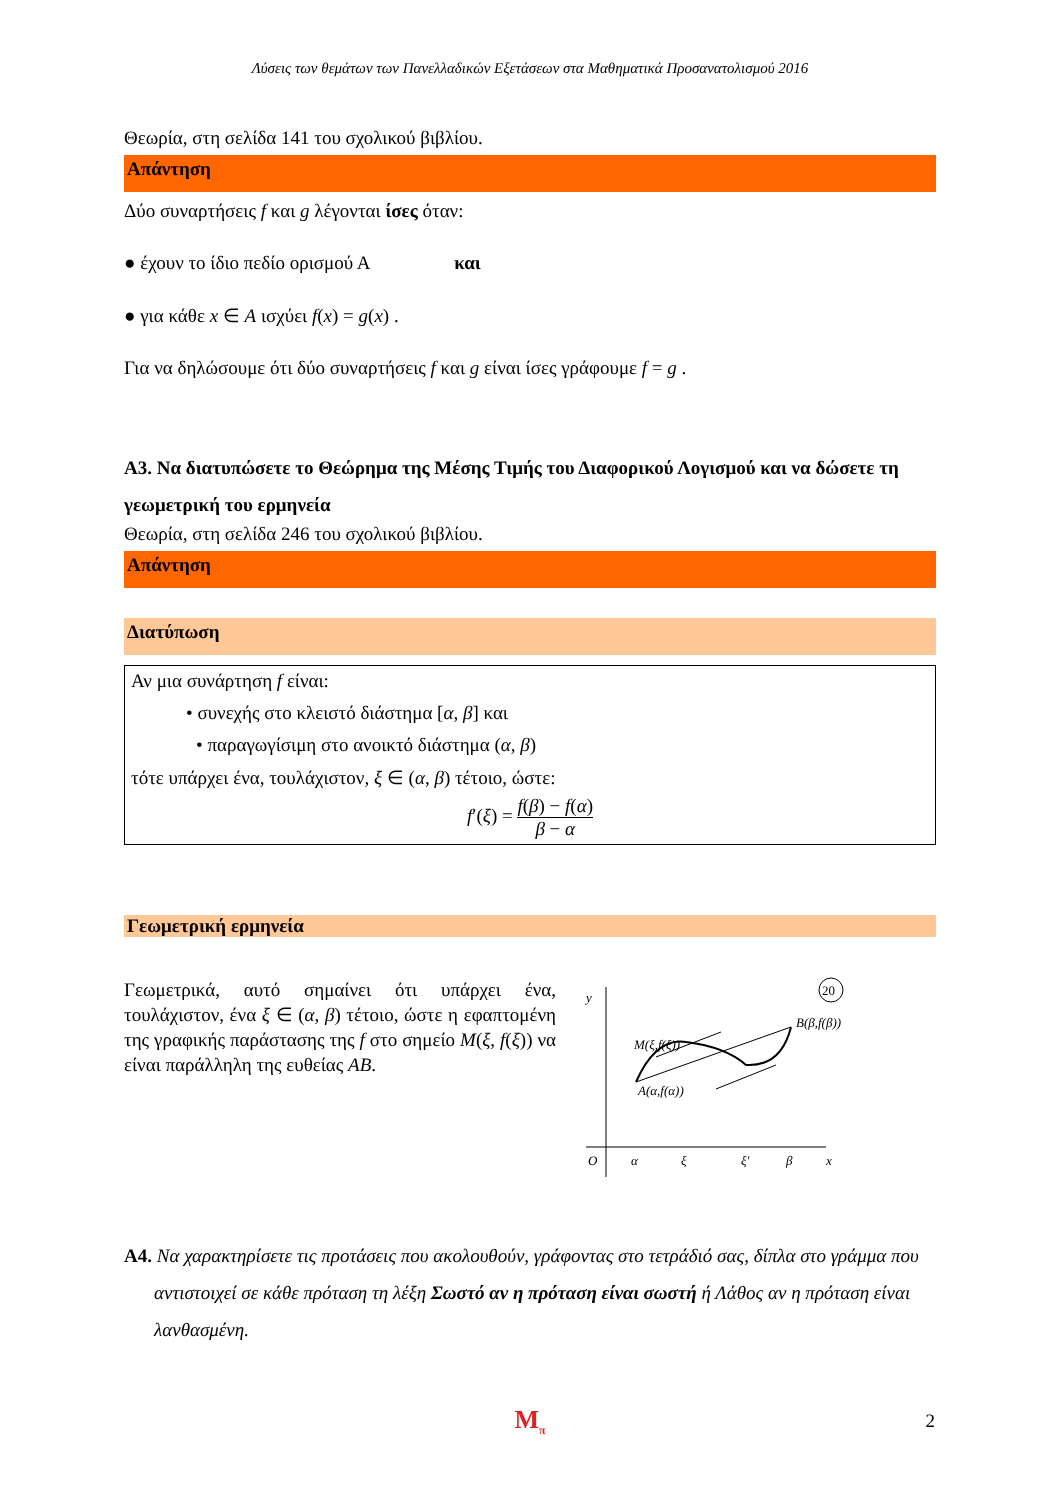Λύσεις των θεμάτων των Πανελλαδικών Εξετάσεων στα Μαθηματικά Προσανατολισμού 2016
Θεωρία, στη σελίδα 141 του σχολικού βιβλίου.
Απάντηση
Δύο συναρτήσεις f και g λέγονται ίσες όταν:
● έχουν το ίδιο πεδίο ορισμού Α και
● για κάθε x ∈ A ισχύει f(x) = g(x) .
Για να δηλώσουμε ότι δύο συναρτήσεις f και g είναι ίσες γράφουμε f = g .
A3. Να διατυπώσετε το Θεώρημα της Μέσης Τιμής του Διαφορικού Λογισμού και να δώσετε τη γεωμετρική του ερμηνεία
Θεωρία, στη σελίδα 246 του σχολικού βιβλίου.
Απάντηση
Διατύπωση
Αν μια συνάρτηση f είναι:
• συνεχής στο κλειστό διάστημα [α, β] και
• παραγωγίσιμη στο ανοικτό διάστημα (α, β)
τότε υπάρχει ένα, τουλάχιστον, ξ ∈ (α, β) τέτοιο, ώστε:
f′(ξ) = f(β) − f(α) β − α
Γεωμετρική ερμηνεία
Γεωμετρικά, αυτό σημαίνει ότι υπάρχει ένα, τουλάχιστον, ένα ξ ∈ (α, β) τέτοιο, ώστε η εφαπτομένη της γραφικής παράστασης της f στο σημείο M(ξ, f(ξ)) να είναι παράλληλη της ευθείας AB.
y
M(ξ,f(ξ))
B(β,f(β))
A(α,f(α))
O
α
ξ
ξ′
β
x
20
A4. Να χαρακτηρίσετε τις προτάσεις που ακολουθούν, γράφοντας στο τετράδιό σας, δίπλα στο γράμμα που αντιστοιχεί σε κάθε πρόταση τη λέξη Σωστό αν η πρόταση είναι σωστή ή Λάθος αν η πρόταση είναι λανθασμένη.
M<sub>π</sub>
2